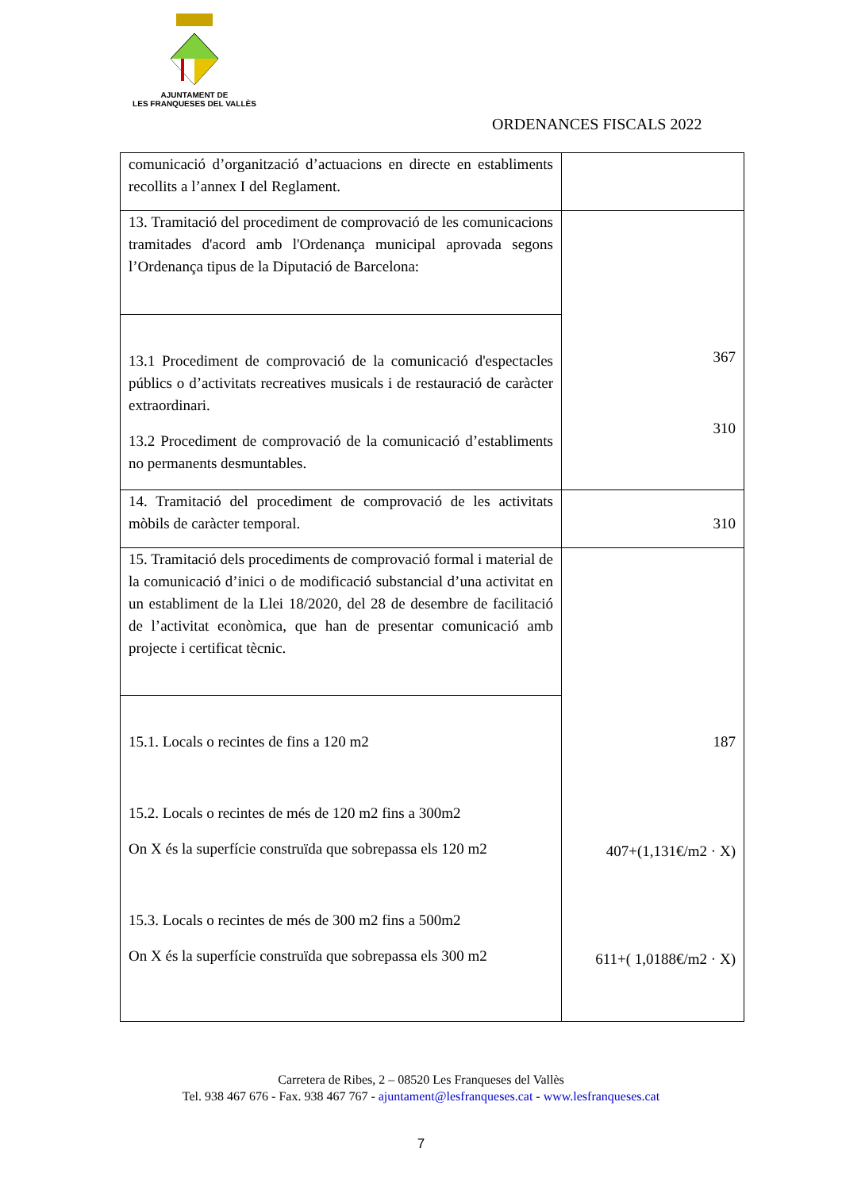AJUNTAMENT DE
LES FRANQUESES DEL VALLÈS
ORDENANCES FISCALS 2022
| comunicació d’organització d’actuacions en directe en establiments recollits a l’annex I del Reglament. | |
| 13. Tramitació del procediment de comprovació de les comunicacions tramitades d'acord amb l'Ordenança municipal aprovada segons l’Ordenança tipus de la Diputació de Barcelona: | 367 310 |
| 13.1 Procediment de comprovació de la comunicació d'espectacles públics o d’activitats recreatives musicals i de restauració de caràcter extraordinari. 13.2 Procediment de comprovació de la comunicació d’establiments no permanents desmuntables. | |
| 14. Tramitació del procediment de comprovació de les activitats mòbils de caràcter temporal. | 310 |
| 15. Tramitació dels procediments de comprovació formal i material de la comunicació d’inici o de modificació substancial d’una activitat en un establiment de la Llei 18/2020, del 28 de desembre de facilitació de l’activitat econòmica, que han de presentar comunicació amb projecte i certificat tècnic. | 187 407+(1,131€/m2 · X) 611+( 1,0188€/m2 · X) |
| 15.1. Locals o recintes de fins a 120 m2 15.2. Locals o recintes de més de 120 m2 fins a 300m2 On X és la superfície construïda que sobrepassa els 120 m2 15.3. Locals o recintes de més de 300 m2 fins a 500m2 On X és la superfície construïda que sobrepassa els 300 m2 | |
Carretera de Ribes, 2 – 08520 Les Franqueses del Vallès
Tel. 938 467 676 - Fax. 938 467 767 - ajuntament@lesfranqueses.cat - www.lesfranqueses.cat
7